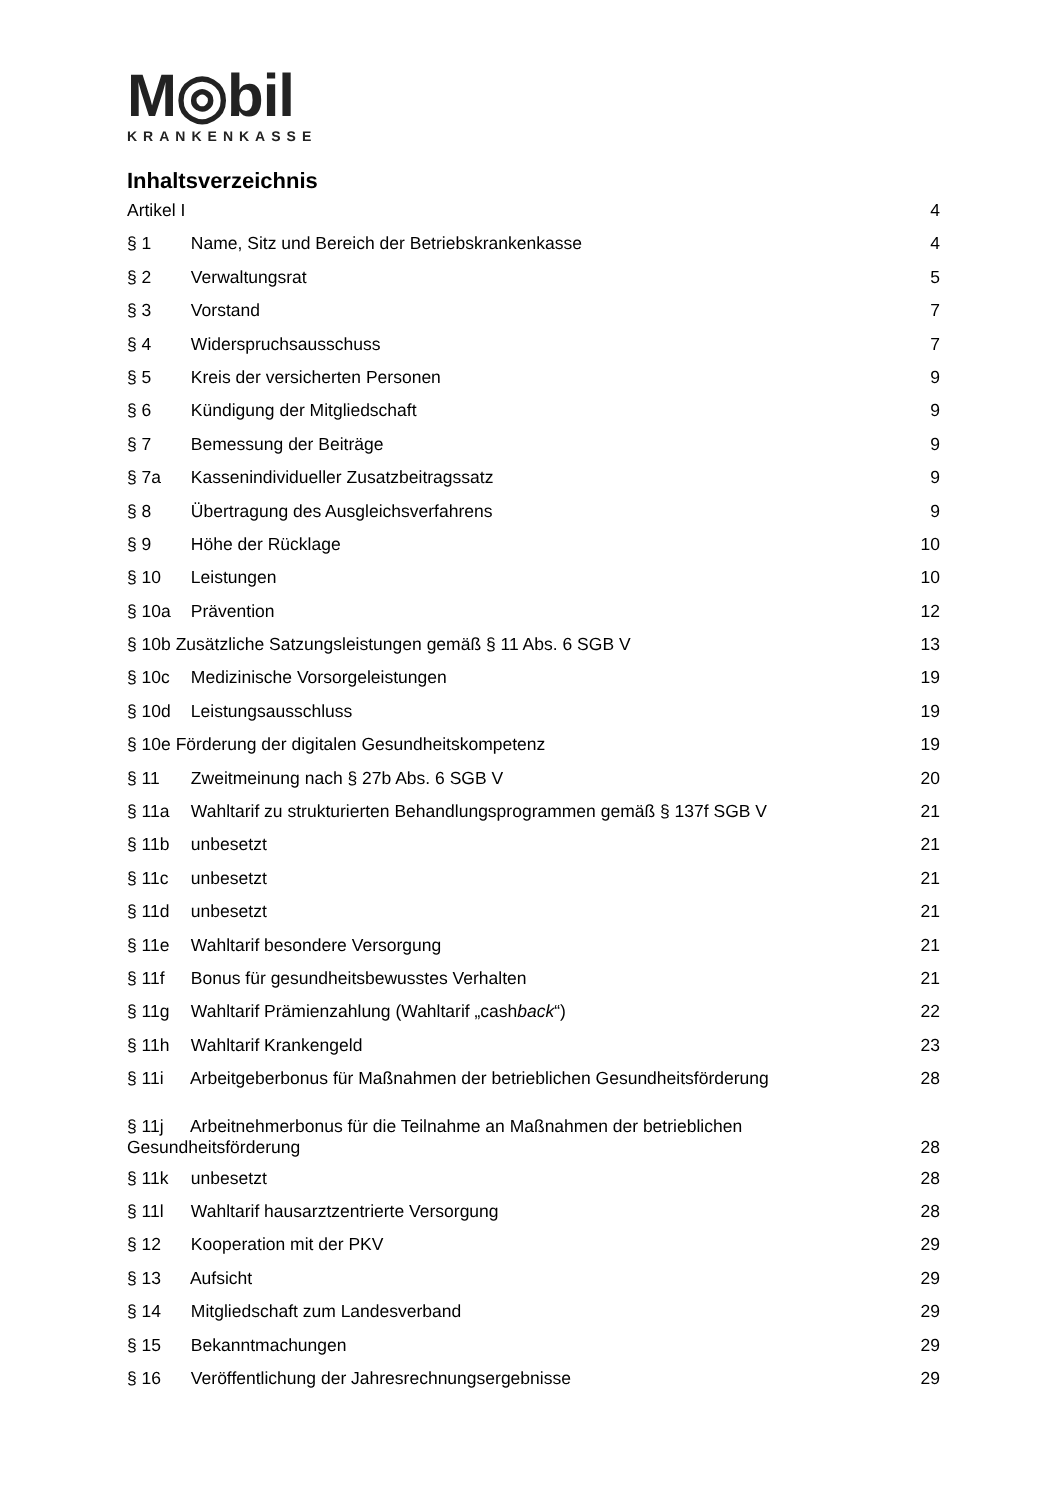M◎bil
KRANKENKASSE
Inhaltsverzeichnis
Artikel I 4
§ 1 Name, Sitz und Bereich der Betriebskrankenkasse 4
§ 2 Verwaltungsrat 5
§ 3 Vorstand 7
§ 4 Widerspruchsausschuss 7
§ 5 Kreis der versicherten Personen 9
§ 6 Kündigung der Mitgliedschaft 9
§ 7 Bemessung der Beiträge 9
§ 7a Kassenindividueller Zusatzbeitragssatz 9
§ 8 Übertragung des Ausgleichsverfahrens 9
§ 9 Höhe der Rücklage 10
§ 10 Leistungen 10
§ 10a Prävention 12
§ 10b Zusätzliche Satzungsleistungen gemäß § 11 Abs. 6 SGB V 13
§ 10c Medizinische Vorsorgeleistungen 19
§ 10d Leistungsausschluss 19
§ 10e Förderung der digitalen Gesundheitskompetenz 19
§ 11 Zweitmeinung nach § 27b Abs. 6 SGB V 20
§ 11a Wahltarif zu strukturierten Behandlungsprogrammen gemäß § 137f SGB V 21
§ 11b unbesetzt 21
§ 11c unbesetzt 21
§ 11d unbesetzt 21
§ 11e Wahltarif besondere Versorgung 21
§ 11f Bonus für gesundheitsbewusstes Verhalten 21
§ 11g Wahltarif Prämienzahlung (Wahltarif „cashback“) 22
§ 11h Wahltarif Krankengeld 23
§ 11i Arbeitgeberbonus für Maßnahmen der betrieblichen Gesundheitsförderung 28
§ 11j Arbeitnehmerbonus für die Teilnahme an Maßnahmen der betrieblichen
Gesundheitsförderung 28
§ 11k unbesetzt 28
§ 11l Wahltarif hausarztzentrierte Versorgung 28
§ 12 Kooperation mit der PKV 29
§ 13 Aufsicht 29
§ 14 Mitgliedschaft zum Landesverband 29
§ 15 Bekanntmachungen 29
§ 16 Veröffentlichung der Jahresrechnungsergebnisse 29